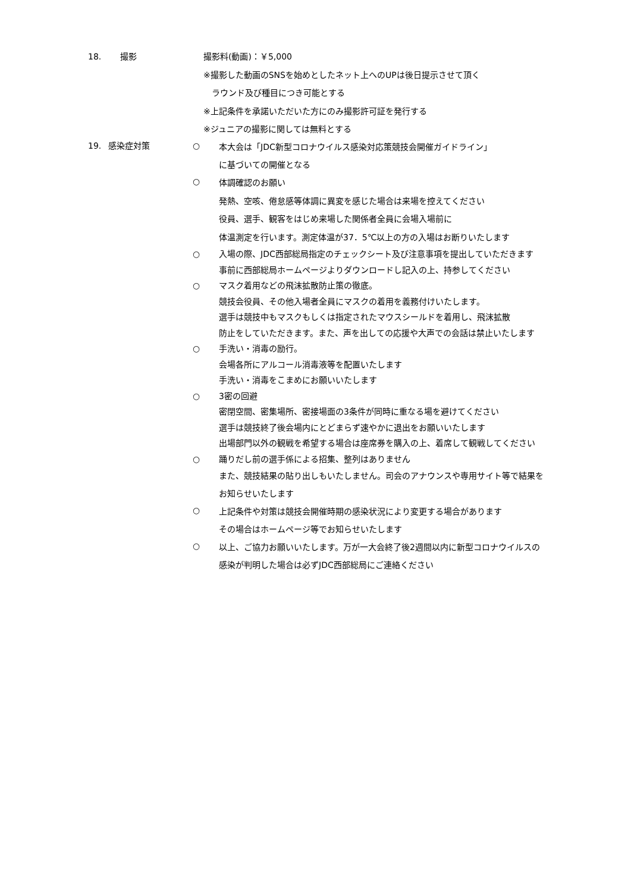18. 撮影 撮影料(動画)：￥5,000
※撮影した動画のSNSを始めとしたネット上へのUPは後日提示させて頂く
　ラウンド及び種目につき可能とする
※上記条件を承諾いただいた方にのみ撮影許可証を発行する
※ジュニアの撮影に関しては無料とする
19. 感染症対策 ○
本大会は「JDC新型コロナウイルス感染対応策競技会開催ガイドライン」
に基づいての開催となる
○
体調確認のお願い
発熱、空咳、倦怠感等体調に異変を感じた場合は来場を控えてください
役員、選手、観客をはじめ来場した関係者全員に会場入場前に
体温測定を行います。測定体温が37．5℃以上の方の入場はお断りいたします
○ 入場の際、JDC西部総局指定のチェックシート及び注意事項を提出していただきます
事前に西部総局ホームページよりダウンロードし記入の上、持参してください
○ マスク着用などの飛沫拡散防止策の徹底。
競技会役員、その他入場者全員にマスクの着用を義務付けいたします。
選手は競技中もマスクもしくは指定されたマウスシールドを着用し、飛沫拡散
防止をしていただきます。また、声を出しての応援や大声での会話は禁止いたします
○ 手洗い・消毒の励行。
会場各所にアルコール消毒液等を配置いたします
手洗い・消毒をこまめにお願いいたします
○ 3密の回避
密閉空間、密集場所、密接場面の3条件が同時に重なる場を避けてください
選手は競技終了後会場内にとどまらず速やかに退出をお願いいたします
出場部門以外の観戦を希望する場合は座席券を購入の上、着席して観戦してください
○ 踊りだし前の選手係による招集、整列はありません
また、競技結果の貼り出しもいたしません。司会のアナウンスや専用サイト等で結果を
お知らせいたします
○
上記条件や対策は競技会開催時期の感染状況により変更する場合があります
その場合はホームページ等でお知らせいたします
○
以上、ご協力お願いいたします。万が一大会終了後2週間以内に新型コロナウイルスの
感染が判明した場合は必ずJDC西部総局にご連絡ください